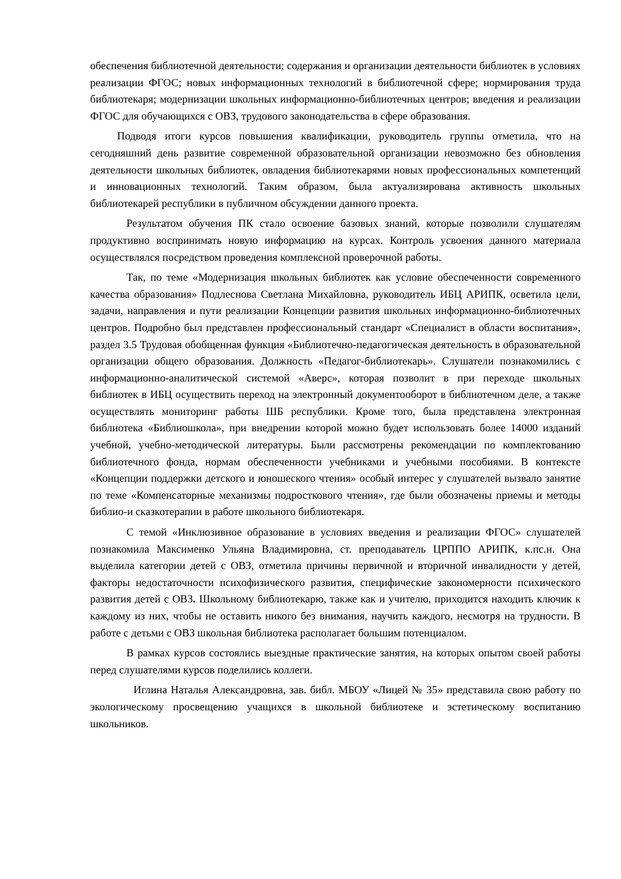обеспечения библиотечной деятельности; содержания и организации деятельности библиотек в условиях реализации ФГОС; новых информационных технологий в библиотечной сфере; нормирования труда библиотекаря; модернизации школьных информационно-библиотечных центров; введения и реализации ФГОС для обучающихся с ОВЗ, трудового законодательства в сфере образования.
Подводя итоги курсов повышения квалификации, руководитель группы отметила, что на сегодняшний день развитие современной образовательной организации невозможно без обновления деятельности школьных библиотек, овладения библиотекарями новых профессиональных компетенций и инновационных технологий. Таким образом, была актуализирована активность школьных библиотекарей республики в публичном обсуждении данного проекта.
Результатом обучения ПК стало освоение базовых знаний, которые позволили слушателям продуктивно воспринимать новую информацию на курсах. Контроль усвоения данного материала осуществлялся посредством проведения комплексной проверочной работы.
Так, по теме «Модернизация школьных библиотек как условие обеспеченности современного качества образования» Подлеснова Светлана Михайловна, руководитель ИБЦ АРИПК, осветила цели, задачи, направления и пути реализации Концепции развития школьных информационно-библиотечных центров. Подробно был представлен профессиональный стандарт «Специалист в области воспитания», раздел 3.5 Трудовая обобщенная функция «Библиотечно-педагогическая деятельность в образовательной организации общего образования. Должность «Педагог-библиотекарь». Слушатели познакомились с информационно-аналитической системой «Аверс», которая позволит в при переходе школьных библиотек в ИБЦ осуществить переход на электронный документооборот в библиотечном деле, а также осуществлять мониторинг работы ШБ республики. Кроме того, была представлена электронная библиотека «Библиошкола», при внедрении которой можно будет использовать более 14000 изданий учебной, учебно-методической литературы. Были рассмотрены рекомендации по комплектованию библиотечного фонда, нормам обеспеченности учебниками и учебными пособиями. В контексте «Концепции поддержки детского и юношеского чтения» особый интерес у слушателей вызвало занятие по теме «Компенсаторные механизмы подросткового чтения», где были обозначены приемы и методы библио-и сказкотерапии в работе школьного библиотекаря.
С темой «Инклюзивное образование в условиях введения и реализации ФГОС» слушателей познакомила Максименко Ульяна Владимировна, ст. преподаватель ЦРППО АРИПК, к.пс.н. Она выделила категории детей с ОВЗ, отметила причины первичной и вторичной инвалидности у детей, факторы недостаточности психофизического развития, специфические закономерности психического развития детей с ОВЗ. Школьному библиотекарю, также как и учителю, приходится находить ключик к каждому из них, чтобы не оставить никого без внимания, научить каждого, несмотря на трудности. В работе с детьми с ОВЗ школьная библиотека располагает большим потенциалом.
В рамках курсов состоялись выездные практические занятия, на которых опытом своей работы перед слушателями курсов поделились коллеги.
Иглина Наталья Александровна, зав. библ. МБОУ «Лицей № 35» представила свою работу по экологическому просвещению учащихся в школьной библиотеке и эстетическому воспитанию школьников.